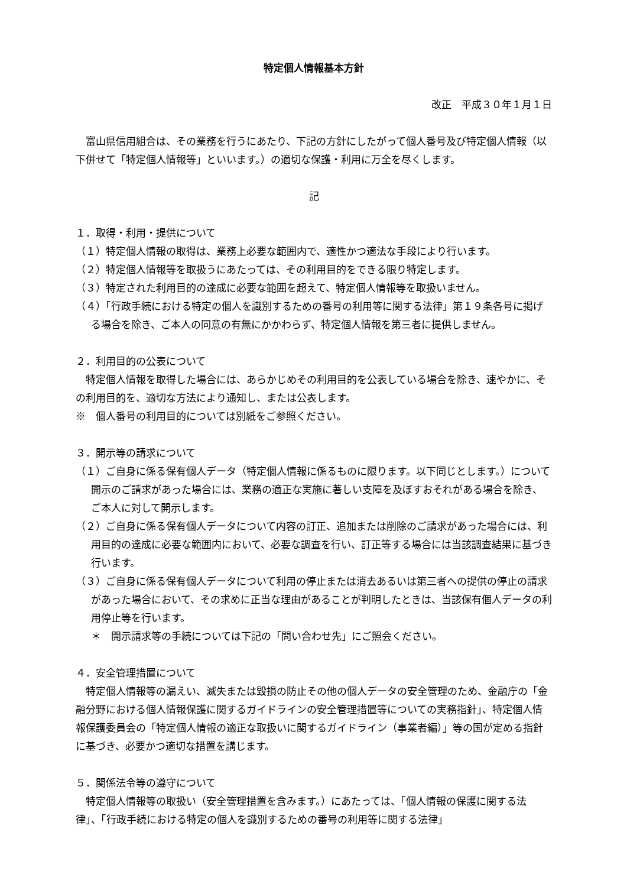特定個人情報基本方針
改正　平成３０年１月１日
富山県信用組合は、その業務を行うにあたり、下記の方針にしたがって個人番号及び特定個人情報（以下併せて「特定個人情報等」といいます。）の適切な保護・利用に万全を尽くします。
記
１．取得・利用・提供について
（１）特定個人情報の取得は、業務上必要な範囲内で、適性かつ適法な手段により行います。
（２）特定個人情報等を取扱うにあたっては、その利用目的をできる限り特定します。
（３）特定された利用目的の達成に必要な範囲を超えて、特定個人情報等を取扱いません。
（４）「行政手続における特定の個人を識別するための番号の利用等に関する法律」第１９条各号に掲げる場合を除き、ご本人の同意の有無にかかわらず、特定個人情報を第三者に提供しません。
２．利用目的の公表について
特定個人情報を取得した場合には、あらかじめその利用目的を公表している場合を除き、速やかに、その利用目的を、適切な方法により通知し、または公表します。
※　個人番号の利用目的については別紙をご参照ください。
３．開示等の請求について
（１）ご自身に係る保有個人データ（特定個人情報に係るものに限ります。以下同じとします。）について開示のご請求があった場合には、業務の適正な実施に著しい支障を及ぼすおそれがある場合を除き、ご本人に対して開示します。
（２）ご自身に係る保有個人データについて内容の訂正、追加または削除のご請求があった場合には、利用目的の達成に必要な範囲内において、必要な調査を行い、訂正等する場合には当該調査結果に基づき行います。
（３）ご自身に係る保有個人データについて利用の停止または消去あるいは第三者への提供の停止の請求があった場合において、その求めに正当な理由があることが判明したときは、当該保有個人データの利用停止等を行います。
＊　開示請求等の手続については下記の「問い合わせ先」にご照会ください。
４．安全管理措置について
特定個人情報等の漏えい、滅失または毀損の防止その他の個人データの安全管理のため、金融庁の「金融分野における個人情報保護に関するガイドラインの安全管理措置等についての実務指針」、特定個人情報保護委員会の「特定個人情報の適正な取扱いに関するガイドライン（事業者編）」等の国が定める指針に基づき、必要かつ適切な措置を講じます。
５．関係法令等の遵守について
特定個人情報等の取扱い（安全管理措置を含みます。）にあたっては、「個人情報の保護に関する法律」、「行政手続における特定の個人を識別するための番号の利用等に関する法律」